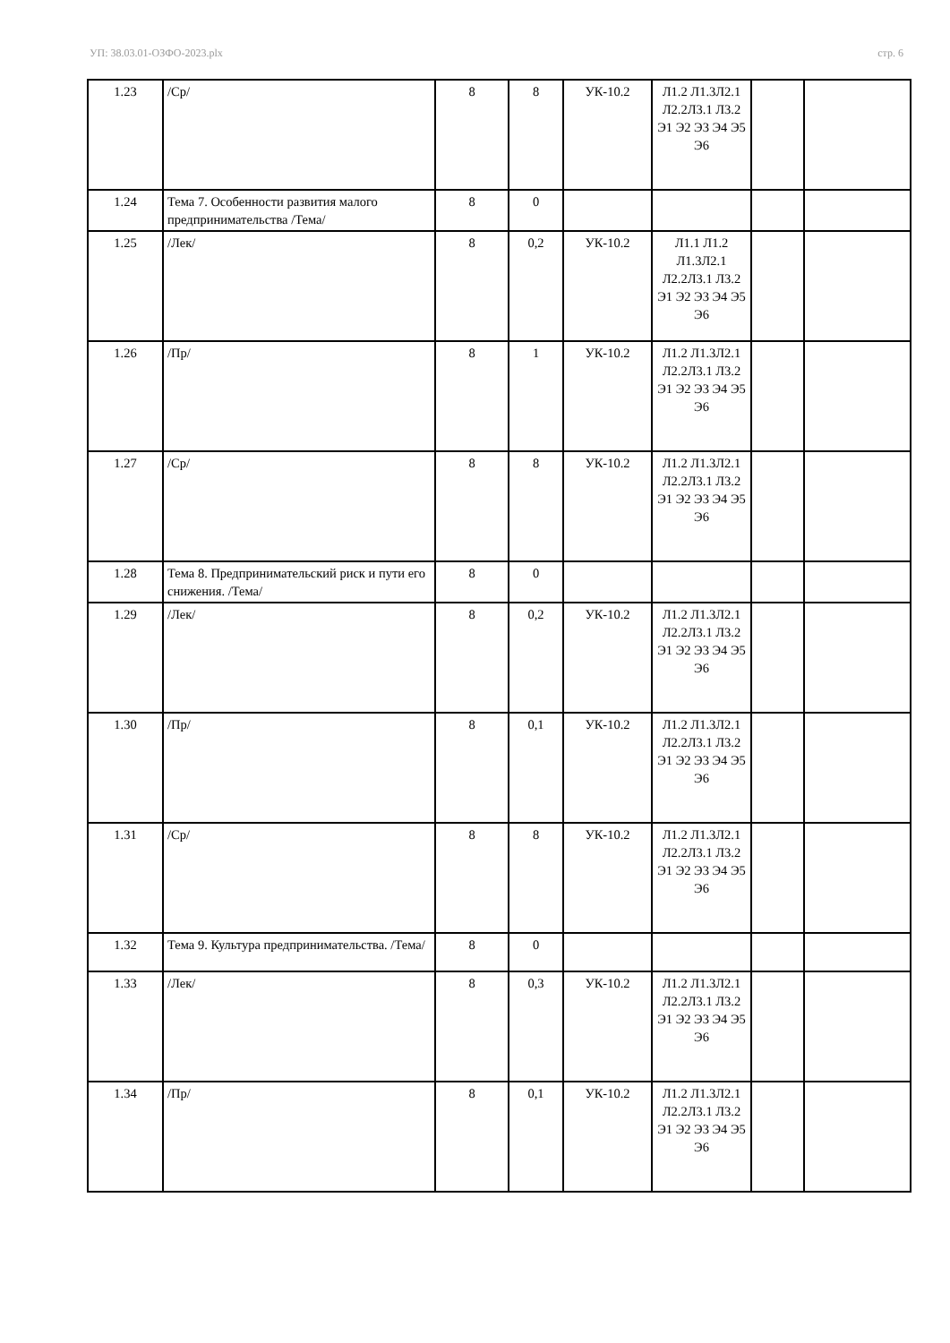УП: 38.03.01-ОЗФО-2023.plx стр. 6
| 1.23 | /Ср/ | 8 | 8 | УК-10.2 | Л1.2 Л1.3Л2.1 Л2.2Л3.1 Л3.2 Э1 Э2 Э3 Э4 Э5 Э6 | | |
| 1.24 | Тема 7. Особенности развития малого предпринимательства /Тема/ | 8 | 0 | | | | |
| 1.25 | /Лек/ | 8 | 0,2 | УК-10.2 | Л1.1 Л1.2 Л1.3Л2.1 Л2.2Л3.1 Л3.2 Э1 Э2 Э3 Э4 Э5 Э6 | | |
| 1.26 | /Пр/ | 8 | 1 | УК-10.2 | Л1.2 Л1.3Л2.1 Л2.2Л3.1 Л3.2 Э1 Э2 Э3 Э4 Э5 Э6 | | |
| 1.27 | /Ср/ | 8 | 8 | УК-10.2 | Л1.2 Л1.3Л2.1 Л2.2Л3.1 Л3.2 Э1 Э2 Э3 Э4 Э5 Э6 | | |
| 1.28 | Тема 8. Предпринимательский риск и пути его снижения. /Тема/ | 8 | 0 | | | | |
| 1.29 | /Лек/ | 8 | 0,2 | УК-10.2 | Л1.2 Л1.3Л2.1 Л2.2Л3.1 Л3.2 Э1 Э2 Э3 Э4 Э5 Э6 | | |
| 1.30 | /Пр/ | 8 | 0,1 | УК-10.2 | Л1.2 Л1.3Л2.1 Л2.2Л3.1 Л3.2 Э1 Э2 Э3 Э4 Э5 Э6 | | |
| 1.31 | /Ср/ | 8 | 8 | УК-10.2 | Л1.2 Л1.3Л2.1 Л2.2Л3.1 Л3.2 Э1 Э2 Э3 Э4 Э5 Э6 | | |
| 1.32 | Тема 9. Культура предпринимательства. /Тема/ | 8 | 0 | | | | |
| 1.33 | /Лек/ | 8 | 0,3 | УК-10.2 | Л1.2 Л1.3Л2.1 Л2.2Л3.1 Л3.2 Э1 Э2 Э3 Э4 Э5 Э6 | | |
| 1.34 | /Пр/ | 8 | 0,1 | УК-10.2 | Л1.2 Л1.3Л2.1 Л2.2Л3.1 Л3.2 Э1 Э2 Э3 Э4 Э5 Э6 | | |